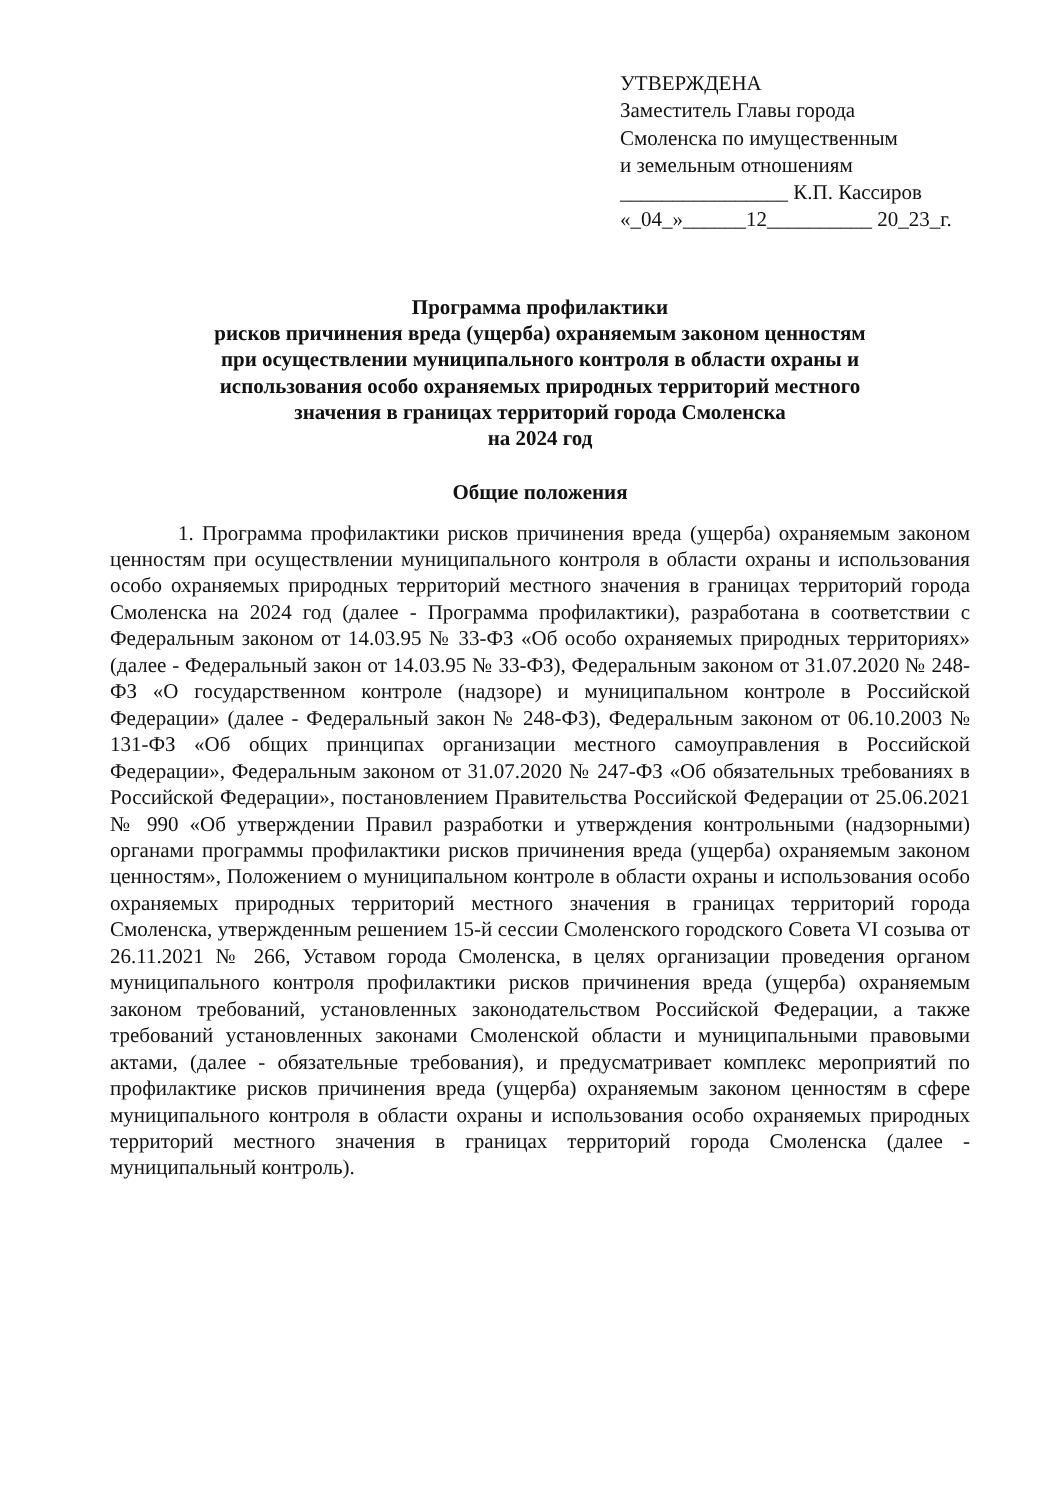УТВЕРЖДЕНА
Заместитель Главы города
Смоленска по имущественным
и земельным отношениям
________________ К.П. Кассиров
«_04_»______12__________ 20_23_г.
Программа профилактики
рисков причинения вреда (ущерба) охраняемым законом ценностям
при осуществлении муниципального контроля в области охраны и
использования особо охраняемых природных территорий местного
значения в границах территорий города Смоленска
на 2024 год
Общие положения
1. Программа профилактики рисков причинения вреда (ущерба) охраняемым законом ценностям при осуществлении муниципального контроля в области охраны и использования особо охраняемых природных территорий местного значения в границах территорий города Смоленска на 2024 год (далее - Программа профилактики), разработана в соответствии с Федеральным законом от 14.03.95 № 33-ФЗ «Об особо охраняемых природных территориях» (далее - Федеральный закон от 14.03.95 № 33-ФЗ), Федеральным законом от 31.07.2020 № 248-ФЗ «О государственном контроле (надзоре) и муниципальном контроле в Российской Федерации» (далее - Федеральный закон № 248-ФЗ), Федеральным законом от 06.10.2003 № 131-ФЗ «Об общих принципах организации местного самоуправления в Российской Федерации», Федеральным законом от 31.07.2020 № 247-ФЗ «Об обязательных требованиях в Российской Федерации», постановлением Правительства Российской Федерации от 25.06.2021 № 990 «Об утверждении Правил разработки и утверждения контрольными (надзорными) органами программы профилактики рисков причинения вреда (ущерба) охраняемым законом ценностям», Положением о муниципальном контроле в области охраны и использования особо охраняемых природных территорий местного значения в границах территорий города Смоленска, утвержденным решением 15-й сессии Смоленского городского Совета VI созыва от 26.11.2021 № 266, Уставом города Смоленска, в целях организации проведения органом муниципального контроля профилактики рисков причинения вреда (ущерба) охраняемым законом требований, установленных законодательством Российской Федерации, а также требований установленных законами Смоленской области и муниципальными правовыми актами, (далее - обязательные требования), и предусматривает комплекс мероприятий по профилактике рисков причинения вреда (ущерба) охраняемым законом ценностям в сфере муниципального контроля в области охраны и использования особо охраняемых природных территорий местного значения в границах территорий города Смоленска (далее - муниципальный контроль).